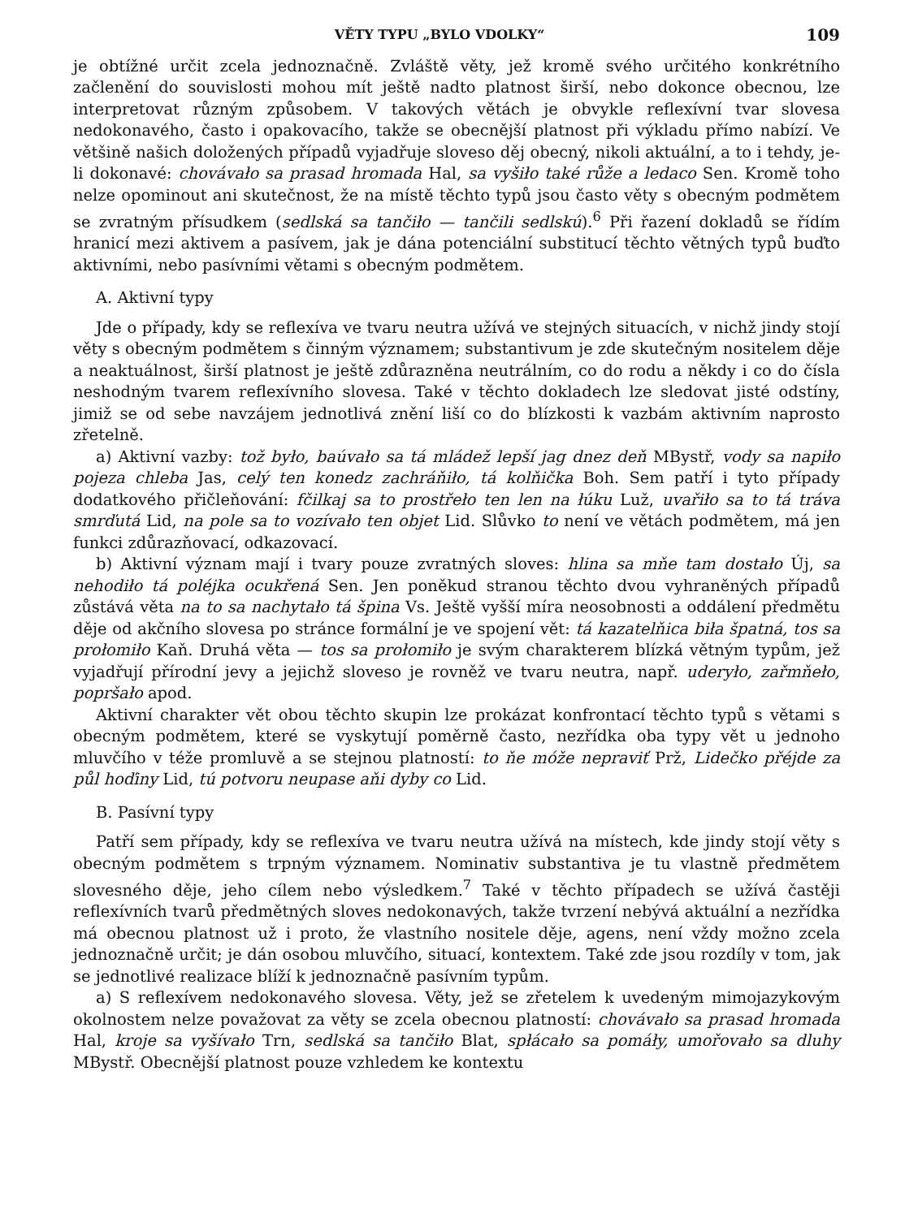VĚTY TYPU „BYLO VDOLKY“109
je obtížné určit zcela jednoznačně. Zvláště věty, jež kromě svého určitého konkrétního začlenění do souvislosti mohou mít ještě nadto platnost širší, nebo dokonce obecnou, lze interpretovat různým způsobem. V takových větách je obvykle reflexívní tvar slovesa nedokonavého, často i opakovacího, takže se obecnější platnost při výkladu přímo nabízí. Ve většině našich doložených případů vyjadřuje sloveso děj obecný, nikoli aktuální, a to i tehdy, je-li dokonavé: chovávało sa prasad hromada Hal, sa vyšiło také růže a ledaco Sen. Kromě toho nelze opominout ani skutečnost, že na místě těchto typů jsou často věty s obecným podmětem se zvratným přísudkem (sedlská sa tančiło — tančili sedlskú).<sup>6</sup> Při řazení dokladů se řídím hranicí mezi aktivem a pasívem, jak je dána potenciální substitucí těchto větných typů buďto aktivními, nebo pasívními větami s obecným podmětem.
A. Aktivní typy
Jde o případy, kdy se reflexíva ve tvaru neutra užívá ve stejných situacích, v nichž jindy stojí věty s obecným podmětem s činným významem; substantivum je zde skutečným nositelem děje a neaktuálnost, širší platnost je ještě zdůrazněna neutrálním, co do rodu a někdy i co do čísla neshodným tvarem reflexívního slovesa. Také v těchto dokladech lze sledovat jisté odstíny, jimiž se od sebe navzájem jednotlivá znění liší co do blízkosti k vazbám aktivním naprosto zřetelně.
a) Aktivní vazby: tož było, baúvało sa tá mládež lepší jag dnez deň MBystř, vody sa napiło pojeza chleba Jas, celý ten konedz zachráňiło, tá kolňička Boh. Sem patří i tyto případy dodatkového přičleňování: fčilkaj sa to prostřeło ten len na łúku Luž, uvařiło sa to tá tráva smrďutá Lid, na pole sa to vozívało ten objet Lid. Slůvko to není ve větách podmětem, má jen funkci zdůrazňovací, odkazovací.
b) Aktivní význam mají i tvary pouze zvratných sloves: hlina sa mňe tam dostało Új, sa nehodiło tá poléjka ocukřená Sen. Jen poněkud stranou těchto dvou vyhraněných případů zůstává věta na to sa nachytało tá špina Vs. Ještě vyšší míra neosobnosti a oddálení předmětu děje od akčního slovesa po stránce formální je ve spojení vět: tá kazatelňica biła špatná, tos sa prołomiło Kaň. Druhá věta — tos sa prołomiło je svým charakterem blízká větným typům, jež vyjadřují přírodní jevy a jejichž sloveso je rovněž ve tvaru neutra, např. uderyło, zařmňeło, popršało apod.
Aktivní charakter vět obou těchto skupin lze prokázat konfrontací těchto typů s větami s obecným podmětem, které se vyskytují poměrně často, nezřídka oba typy vět u jednoho mluvčího v téže promluvě a se stejnou platností: to ňe móže nepraviť Prž, Lidečko přéjde za půl hoďiny Lid, tú potvoru neupase aňi dyby co Lid.
B. Pasívní typy
Patří sem případy, kdy se reflexíva ve tvaru neutra užívá na místech, kde jindy stojí věty s obecným podmětem s trpným významem. Nominativ substantiva je tu vlastně předmětem slovesného děje, jeho cílem nebo výsledkem.<sup>7</sup> Také v těchto případech se užívá častěji reflexívních tvarů předmětných sloves nedokonavých, takže tvrzení nebývá aktuální a nezřídka má obecnou platnost už i proto, že vlastního nositele děje, agens, není vždy možno zcela jednoznačně určit; je dán osobou mluvčího, situací, kontextem. Také zde jsou rozdíly v tom, jak se jednotlivé realizace blíží k jednoznačně pasívním typům.
a) S reflexívem nedokonavého slovesa. Věty, jež se zřetelem k uvedeným mimojazykovým okolnostem nelze považovat za věty se zcela obecnou platností: chovávało sa prasad hromada Hal, kroje sa vyšívało Trn, sedlská sa tančiło Blat, spłácało sa pomáły, umořovało sa dluhy MBystř. Obecnější platnost pouze vzhledem ke kontextu